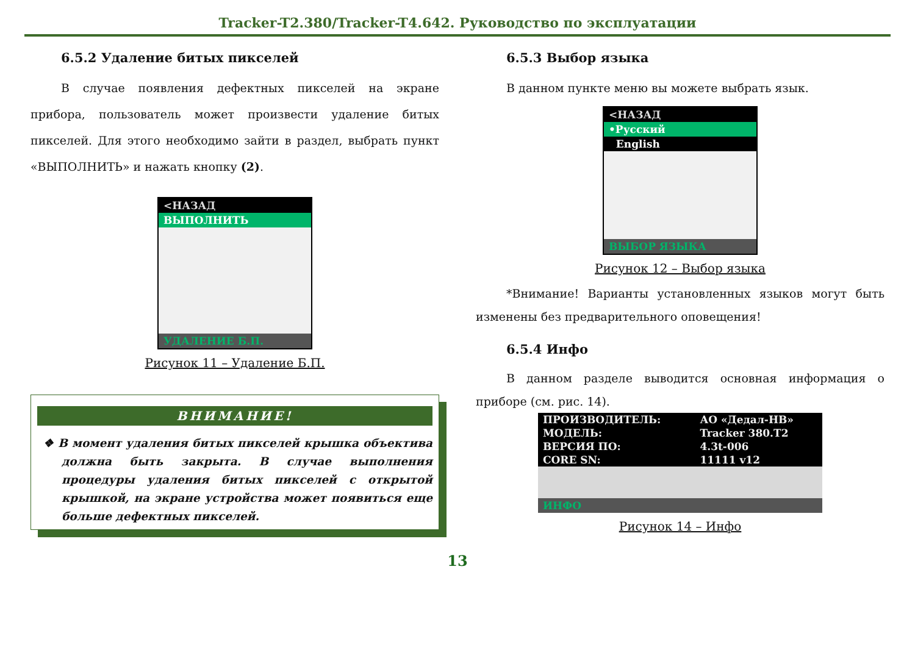Tracker-T2.380/Tracker-T4.642. Руководство по эксплуатации
6.5.2 Удаление битых пикселей
В случае появления дефектных пикселей на экране прибора, пользователь может произвести удаление битых пикселей. Для этого необходимо зайти в раздел, выбрать пункт «ВЫПОЛНИТЬ» и нажать кнопку (2).
<НАЗАД
ВЫПОЛНИТЬ
УДАЛЕНИЕ Б.П.
Рисунок 11 – Удаление Б.П.
ВНИМАНИЕ!
❖ В момент удаления битых пикселей крышка объектива должна быть закрыта. В случае выполнения процедуры удаления битых пикселей с открытой крышкой, на экране устройства может появиться еще больше дефектных пикселей.
6.5.3 Выбор языка
В данном пункте меню вы можете выбрать язык.
<НАЗАД
•Русский
English
ВЫБОР ЯЗЫКА
Рисунок 12 – Выбор языка
*Внимание! Варианты установленных языков могут быть изменены без предварительного оповещения!
6.5.4 Инфо
В данном разделе выводится основная информация о приборе (см. рис. 14).
| ПРОИЗВОДИТЕЛЬ: | АО «Дедал-НВ» |
| МОДЕЛЬ: | Tracker 380.T2 |
| ВЕРСИЯ ПО: | 4.3t-006 |
| CORE SN: | 11111 v12 |
ИНФО
Рисунок 14 – Инфо
13